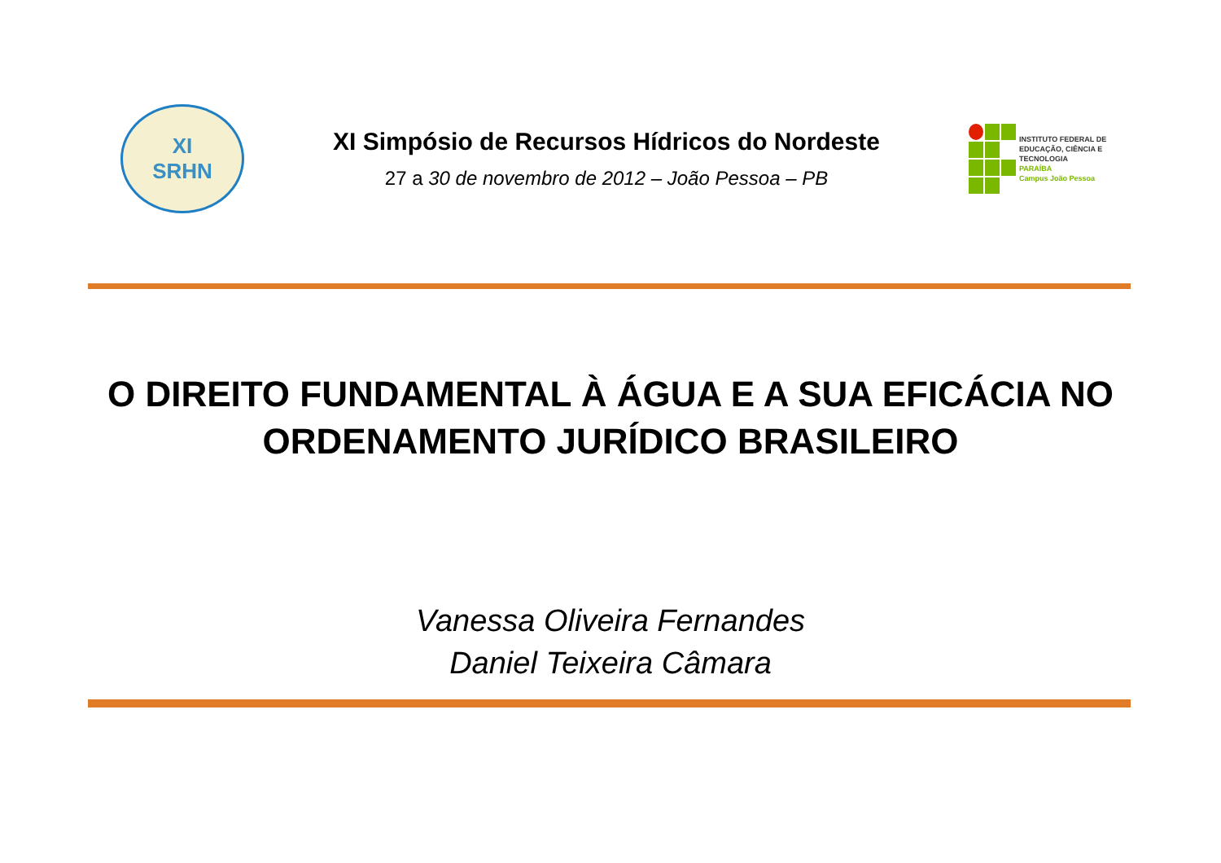XI
SRHN
XI Simpósio de Recursos Hídricos do Nordeste
27 a 30 de novembro de 2012 – João Pessoa – PB
INSTITUTO FEDERAL DE
EDUCAÇÃO, CIÊNCIA E TECNOLOGIA
PARAÍBA
Campus João Pessoa
O DIREITO FUNDAMENTAL À ÁGUA E A SUA EFICÁCIA NO
ORDENAMENTO JURÍDICO BRASILEIRO
Vanessa Oliveira Fernandes
Daniel Teixeira Câmara